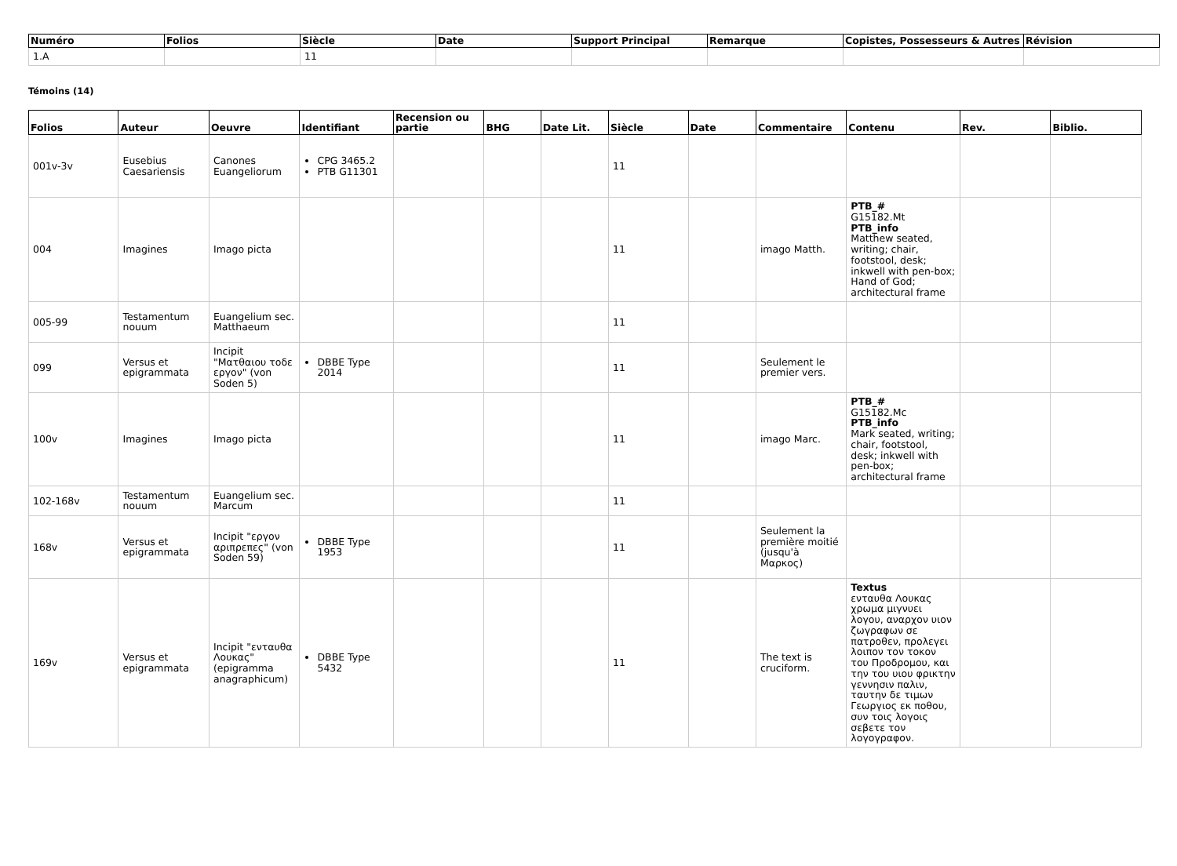| Numéro | Folios | Siècle | Date | Support Principal | Remarque | Copistes, Possesseurs & Autres | Révision |
| --- | --- | --- | --- | --- | --- | --- | --- |
| 1.A | | 11 | | | | | |
Témoins (14)
| Folios | Auteur | Oeuvre | Identifiant | Recension ou partie | BHG | Date Lit. | Siècle | Date | Commentaire | Contenu | Rev. | Biblio. |
| --- | --- | --- | --- | --- | --- | --- | --- | --- | --- | --- | --- | --- |
| 001v-3v | Eusebius Caesariensis | Canones Euangeliorum | CPG 3465.2 PTB G11301 | | | | 11 | | | | | |
| 004 | Imagines | Imago picta | | | | | 11 | | imago Matth. | PTB_# G15182.Mt PTB_info Matthew seated, writing; chair, footstool, desk; inkwell with pen-box; Hand of God; architectural frame | | |
| 005-99 | Testamentum nouum | Euangelium sec. Matthaeum | | | | | 11 | | | | | |
| 099 | Versus et epigrammata | Incipit "Ματθαιου τοδε εργον" (von Soden 5) | DBBE Type 2014 | | | | 11 | | Seulement le premier vers. | | | |
| 100v | Imagines | Imago picta | | | | | 11 | | imago Marc. | PTB_# G15182.Mc PTB_info Mark seated, writing; chair, footstool, desk; inkwell with pen-box; architectural frame | | |
| 102-168v | Testamentum nouum | Euangelium sec. Marcum | | | | | 11 | | | | | |
| 168v | Versus et epigrammata | Incipit "εργον αριπρεπες" (von Soden 59) | DBBE Type 1953 | | | | 11 | | Seulement la première moitié (jusqu'à Μαρκος) | | | |
| 169v | Versus et epigrammata | Incipit "ενταυθα Λουκας" (epigramma anagraphicum) | DBBE Type 5432 | | | | 11 | | The text is cruciform. | Textus ενταυθα Λουκας χρωμα μιγνυει λογου, αναρχον υιον ζωγραφων σε πατροθεν, προλεγει λοιπον τον τοκον του Προδρομου, και την του υιου φρικτην γεννησιν παλιν, ταυτην δε τιμων Γεωργιος εκ ποθου, συν τοις λογοις σεβετε τον λογογραφον. | | |